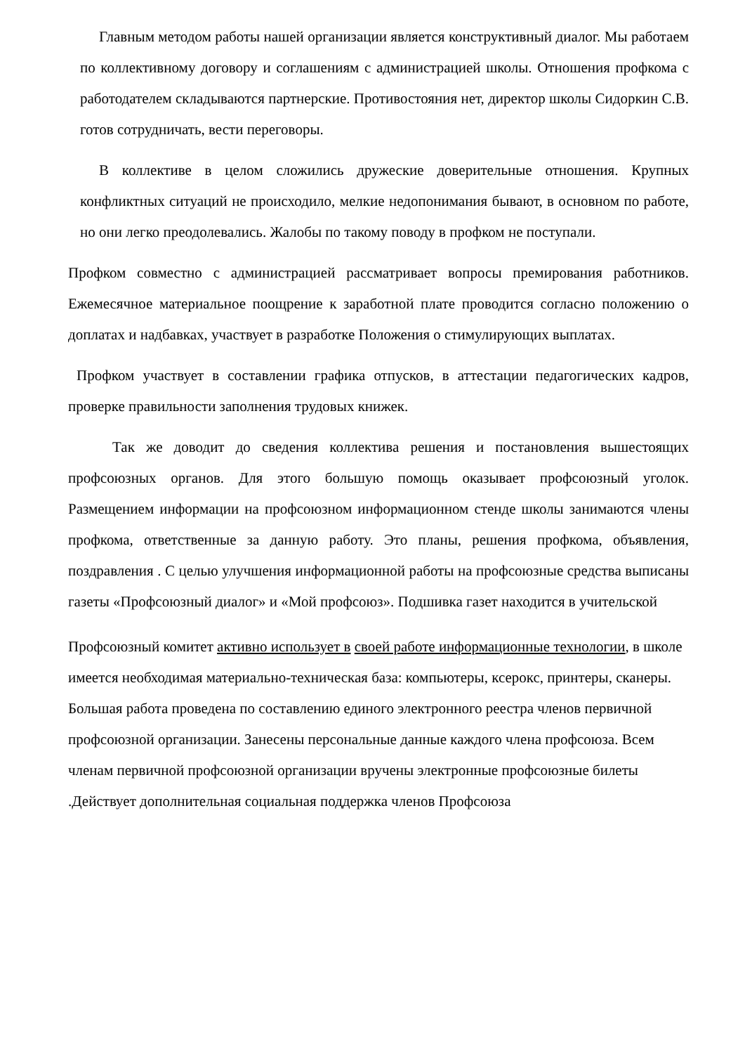Главным методом работы нашей организации является конструктивный диалог. Мы работаем по коллективному договору и соглашениям с администрацией школы. Отношения профкома с работодателем складываются партнерские. Противостояния нет, директор школы Сидоркин С.В. готов сотрудничать, вести переговоры.
В коллективе в целом сложились дружеские доверительные отношения. Крупных конфликтных ситуаций не происходило, мелкие недопонимания бывают, в основном по работе, но они легко преодолевались. Жалобы по такому поводу в профком не поступали.
Профком совместно с администрацией рассматривает вопросы премирования работников. Ежемесячное материальное поощрение к заработной плате проводится согласно положению о доплатах и надбавках, участвует в разработке Положения о стимулирующих выплатах.
Профком участвует в составлении графика отпусков, в аттестации педагогических кадров, проверке правильности заполнения трудовых книжек.
Так же доводит до сведения коллектива решения и постановления вышестоящих профсоюзных органов. Для этого большую помощь оказывает профсоюзный уголок. Размещением информации на профсоюзном информационном стенде школы занимаются члены профкома, ответственные за данную работу. Это планы, решения профкома, объявления, поздравления . С целью улучшения информационной работы на профсоюзные средства выписаны газеты «Профсоюзный диалог» и «Мой профсоюз». Подшивка газет находится в учительской
Профсоюзный комитет активно использует в своей работе информационные технологии, в школе имеется необходимая материально-техническая база: компьютеры, ксерокс, принтеры, сканеры. Большая работа проведена по составлению единого электронного реестра членов первичной профсоюзной организации. Занесены персональные данные каждого члена профсоюза. Всем членам первичной профсоюзной организации вручены электронные профсоюзные билеты .Действует дополнительная социальная поддержка членов Профсоюза